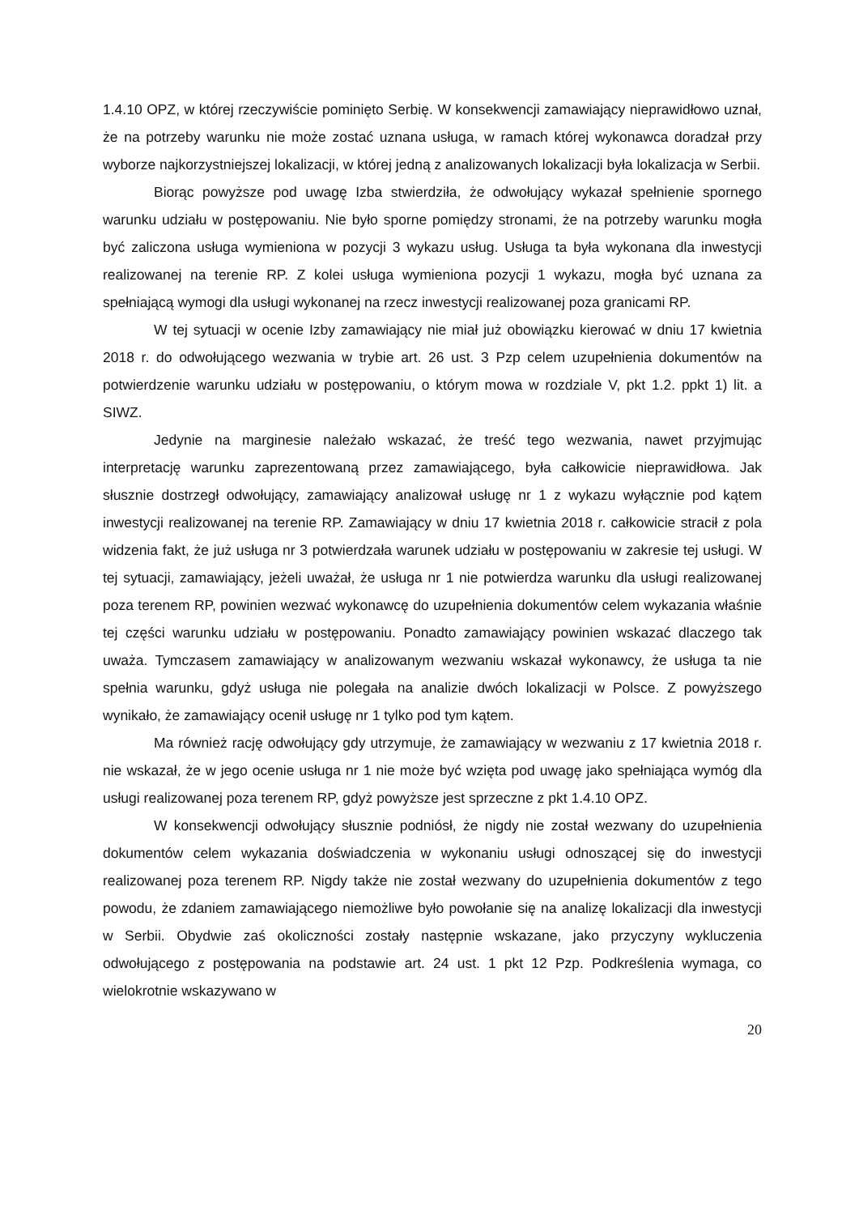1.4.10 OPZ, w której rzeczywiście pominięto Serbię. W konsekwencji zamawiający nieprawidłowo uznał, że na potrzeby warunku nie może zostać uznana usługa, w ramach której wykonawca doradzał przy wyborze najkorzystniejszej lokalizacji, w której jedną z analizowanych lokalizacji była lokalizacja w Serbii.
Biorąc powyższe pod uwagę Izba stwierdziła, że odwołujący wykazał spełnienie spornego warunku udziału w postępowaniu. Nie było sporne pomiędzy stronami, że na potrzeby warunku mogła być zaliczona usługa wymieniona w pozycji 3 wykazu usług. Usługa ta była wykonana dla inwestycji realizowanej na terenie RP. Z kolei usługa wymieniona pozycji 1 wykazu, mogła być uznana za spełniającą wymogi dla usługi wykonanej na rzecz inwestycji realizowanej poza granicami RP.
W tej sytuacji w ocenie Izby zamawiający nie miał już obowiązku kierować w dniu 17 kwietnia 2018 r. do odwołującego wezwania w trybie art. 26 ust. 3 Pzp celem uzupełnienia dokumentów na potwierdzenie warunku udziału w postępowaniu, o którym mowa w rozdziale V, pkt 1.2. ppkt 1) lit. a SIWZ.
Jedynie na marginesie należało wskazać, że treść tego wezwania, nawet przyjmując interpretację warunku zaprezentowaną przez zamawiającego, była całkowicie nieprawidłowa. Jak słusznie dostrzegł odwołujący, zamawiający analizował usługę nr 1 z wykazu wyłącznie pod kątem inwestycji realizowanej na terenie RP. Zamawiający w dniu 17 kwietnia 2018 r. całkowicie stracił z pola widzenia fakt, że już usługa nr 3 potwierdzała warunek udziału w postępowaniu w zakresie tej usługi. W tej sytuacji, zamawiający, jeżeli uważał, że usługa nr 1 nie potwierdza warunku dla usługi realizowanej poza terenem RP, powinien wezwać wykonawcę do uzupełnienia dokumentów celem wykazania właśnie tej części warunku udziału w postępowaniu. Ponadto zamawiający powinien wskazać dlaczego tak uważa. Tymczasem zamawiający w analizowanym wezwaniu wskazał wykonawcy, że usługa ta nie spełnia warunku, gdyż usługa nie polegała na analizie dwóch lokalizacji w Polsce. Z powyższego wynikało, że zamawiający ocenił usługę nr 1 tylko pod tym kątem.
Ma również rację odwołujący gdy utrzymuje, że zamawiający w wezwaniu z 17 kwietnia 2018 r. nie wskazał, że w jego ocenie usługa nr 1 nie może być wzięta pod uwagę jako spełniająca wymóg dla usługi realizowanej poza terenem RP, gdyż powyższe jest sprzeczne z pkt 1.4.10 OPZ.
W konsekwencji odwołujący słusznie podniósł, że nigdy nie został wezwany do uzupełnienia dokumentów celem wykazania doświadczenia w wykonaniu usługi odnoszącej się do inwestycji realizowanej poza terenem RP. Nigdy także nie został wezwany do uzupełnienia dokumentów z tego powodu, że zdaniem zamawiającego niemożliwe było powołanie się na analizę lokalizacji dla inwestycji w Serbii. Obydwie zaś okoliczności zostały następnie wskazane, jako przyczyny wykluczenia odwołującego z postępowania na podstawie art. 24 ust. 1 pkt 12 Pzp. Podkreślenia wymaga, co wielokrotnie wskazywano w
20